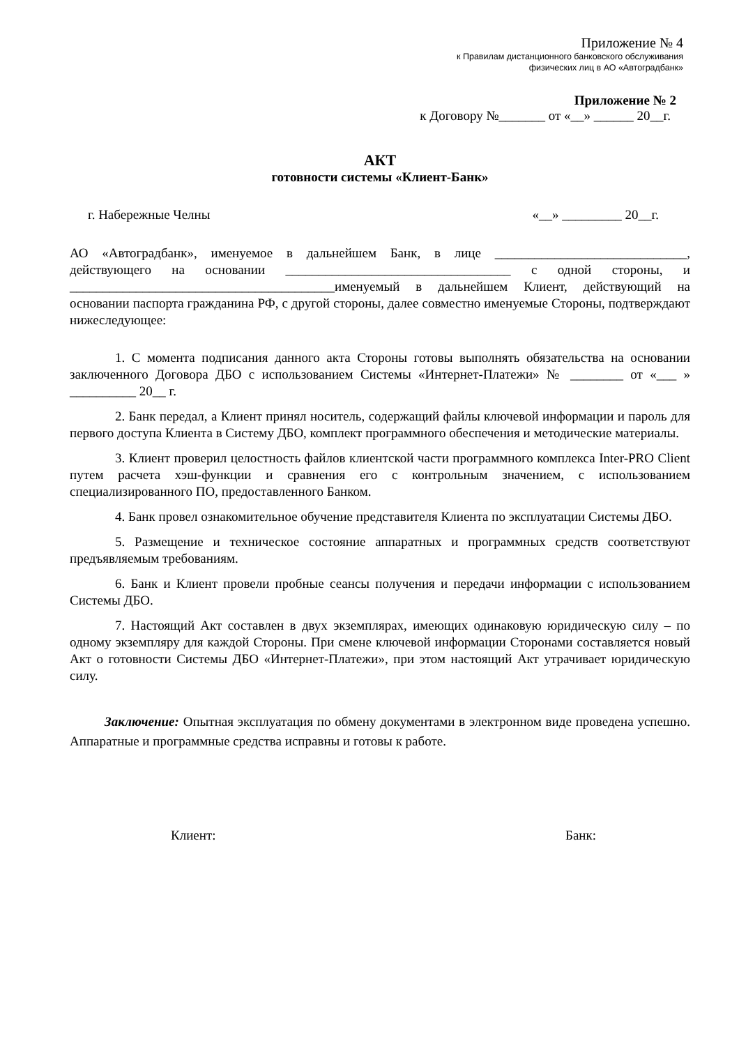Приложение № 4
к Правилам дистанционного банковского обслуживания
физических лиц в АО «Автоградбанк»
Приложение № 2
к Договору №_______ от «__» ______ 20__г.
АКТ
готовности системы «Клиент-Банк»
г. Набережные Челны «__» _________ 20__г.
АО «Автоградбанк», именуемое в дальнейшем Банк, в лице _____________________________, действующего на основании __________________________________ с одной стороны, и ________________________________________именуемый в дальнейшем Клиент, действующий на основании паспорта гражданина РФ, с другой стороны, далее совместно именуемые Стороны, подтверждают нижеследующее:
1. С момента подписания данного акта Стороны готовы выполнять обязательства на основании заключенного Договора ДБО с использованием Системы «Интернет-Платежи» № ________ от «___ » __________ 20__ г.
2. Банк передал, а Клиент принял носитель, содержащий файлы ключевой информации и пароль для первого доступа Клиента в Систему ДБО, комплект программного обеспечения и методические материалы.
3. Клиент проверил целостность файлов клиентской части программного комплекса Inter-PRO Client путем расчета хэш-функции и сравнения его с контрольным значением, с использованием специализированного ПО, предоставленного Банком.
4. Банк провел ознакомительное обучение представителя Клиента по эксплуатации Системы ДБО.
5. Размещение и техническое состояние аппаратных и программных средств соответствуют предъявляемым требованиям.
6. Банк и Клиент провели пробные сеансы получения и передачи информации с использованием Системы ДБО.
7. Настоящий Акт составлен в двух экземплярах, имеющих одинаковую юридическую силу – по одному экземпляру для каждой Стороны. При смене ключевой информации Сторонами составляется новый Акт о готовности Системы ДБО «Интернет-Платежи», при этом настоящий Акт утрачивает юридическую силу.
Заключение: Опытная эксплуатация по обмену документами в электронном виде проведена успешно. Аппаратные и программные средства исправны и готовы к работе.
Клиент: Банк: